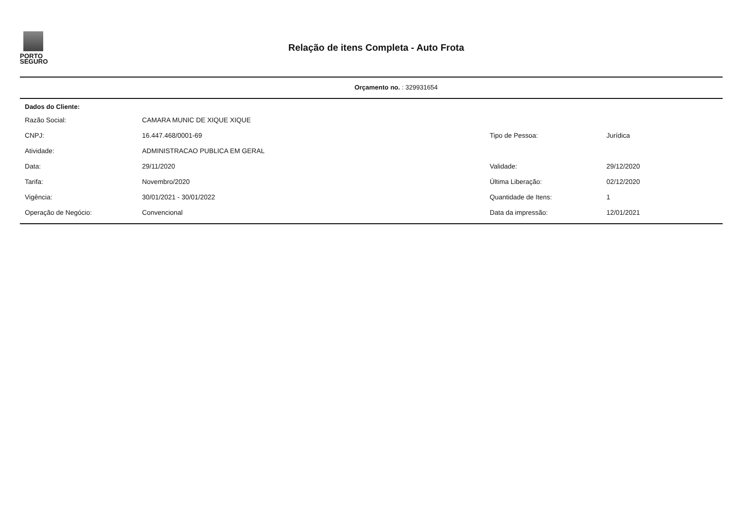PORTO
SEGURO
Relação de itens Completa - Auto Frota
Orçamento no. : 329931654
Dados do Cliente:
| Razão Social: | CAMARA MUNIC DE XIQUE XIQUE | | |
| CNPJ: | 16.447.468/0001-69 | Tipo de Pessoa: | Jurídica |
| Atividade: | ADMINISTRACAO PUBLICA EM GERAL | | |
| Data: | 29/11/2020 | Validade: | 29/12/2020 |
| Tarifa: | Novembro/2020 | Última Liberação: | 02/12/2020 |
| Vigência: | 30/01/2021 - 30/01/2022 | Quantidade de Itens: | 1 |
| Operação de Negócio: | Convencional | Data da impressão: | 12/01/2021 |